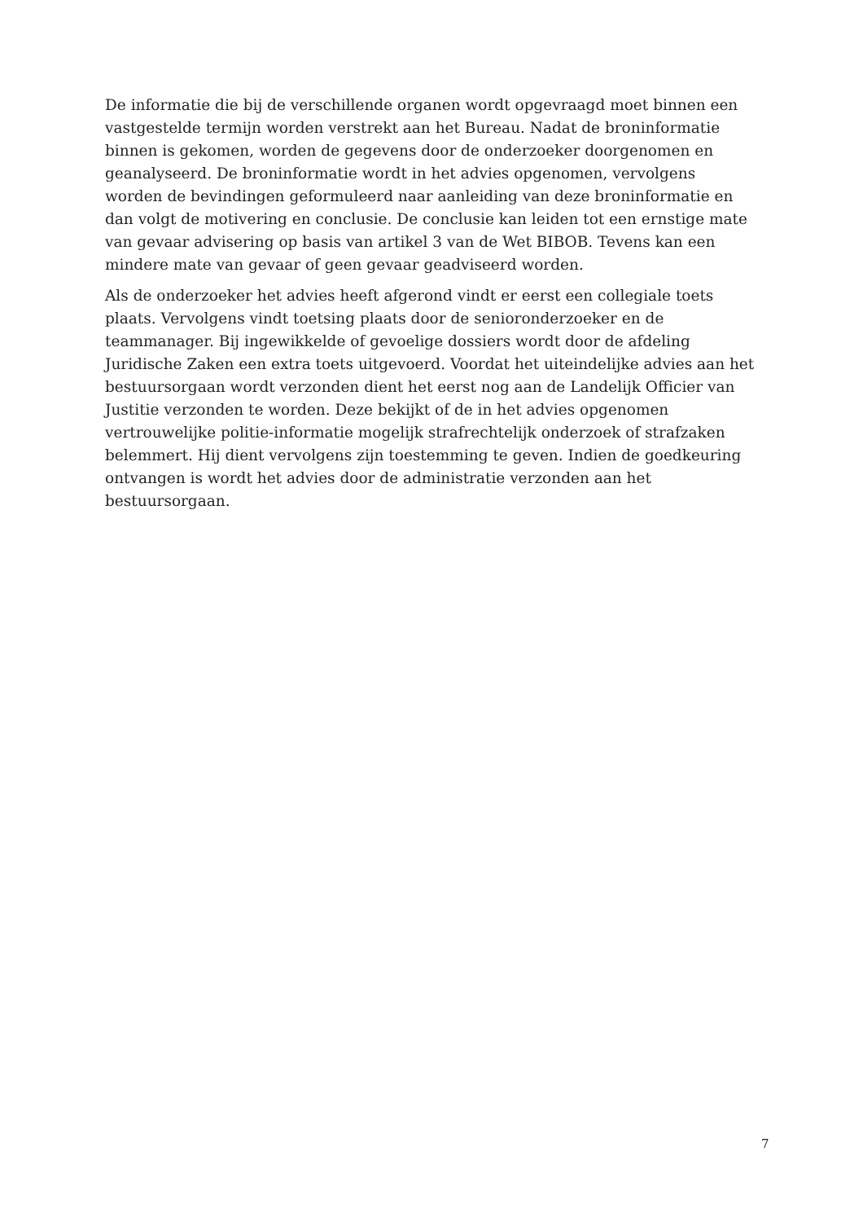De informatie die bij de verschillende organen wordt opgevraagd moet binnen een vastgestelde termijn worden verstrekt aan het Bureau. Nadat de broninformatie binnen is gekomen, worden de gegevens door de onderzoeker doorgenomen en geanalyseerd. De broninformatie wordt in het advies opgenomen, vervolgens worden de bevindingen geformuleerd naar aanleiding van deze broninformatie en dan volgt de motivering en conclusie. De conclusie kan leiden tot een ernstige mate van gevaar advisering op basis van artikel 3 van de Wet BIBOB. Tevens kan een mindere mate van gevaar of geen gevaar geadviseerd worden.
Als de onderzoeker het advies heeft afgerond vindt er eerst een collegiale toets plaats. Vervolgens vindt toetsing plaats door de senioronderzoeker en de teammanager. Bij ingewikkelde of gevoelige dossiers wordt door de afdeling Juridische Zaken een extra toets uitgevoerd. Voordat het uiteindelijke advies aan het bestuursorgaan wordt verzonden dient het eerst nog aan de Landelijk Officier van Justitie verzonden te worden. Deze bekijkt of de in het advies opgenomen vertrouwelijke politie-informatie mogelijk strafrechtelijk onderzoek of strafzaken belemmert. Hij dient vervolgens zijn toestemming te geven. Indien de goedkeuring ontvangen is wordt het advies door de administratie verzonden aan het bestuursorgaan.
7